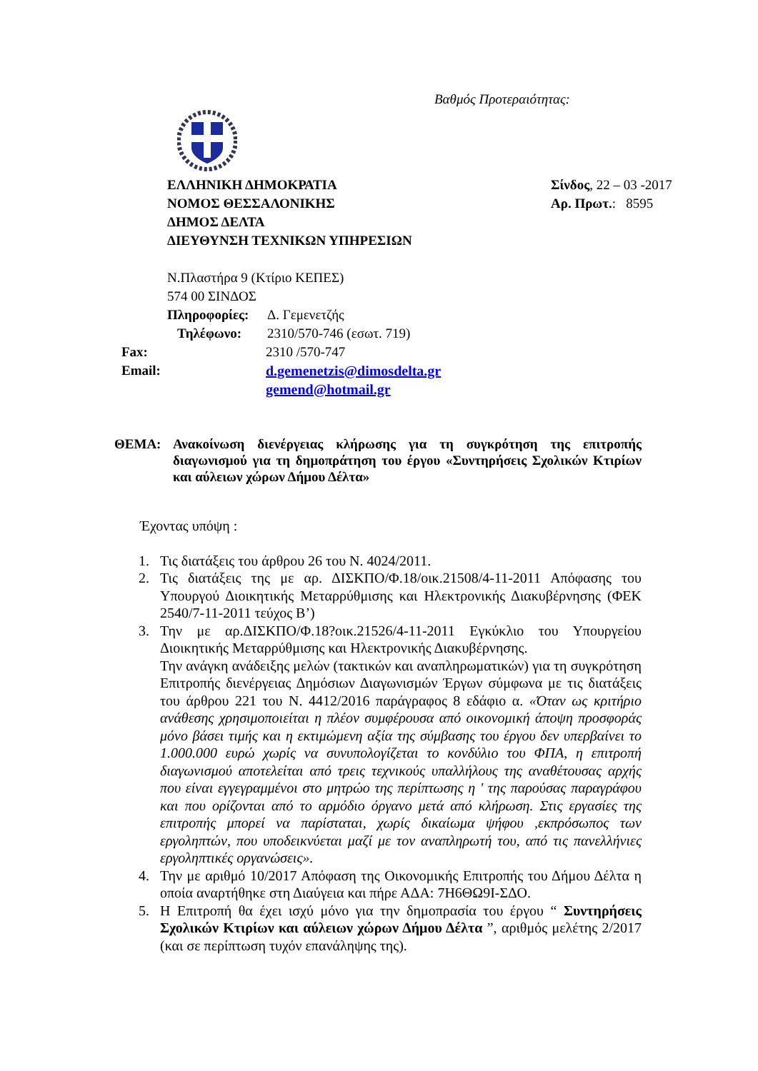Βαθμός Προτεραιότητας:
ΕΛΛΗΝΙΚΗ ΔΗΜΟΚΡΑΤΙΑ
ΝΟΜΟΣ ΘΕΣΣΑΛΟΝΙΚΗΣ
ΔΗΜΟΣ ΔΕΛΤΑ
ΔΙΕΥΘΥΝΣΗ ΤΕΧΝΙΚΩΝ ΥΠΗΡΕΣΙΩΝ
Σίνδος, 22 – 03 -2017
Αρ. Πρωτ.: 8595
Ν.Πλαστήρα 9 (Κτίριο ΚΕΠΕΣ)
574 00 ΣΙΝΔΟΣ
Πληροφορίες: Δ. Γεμενετζής
Τηλέφωνο: 2310/570-746 (εσωτ. 719)
Fax: 2310 /570-747
Email: d.gemenetzis@dimosdelta.gr
gemend@hotmail.gr
ΘΕΜΑ: Ανακοίνωση διενέργειας κλήρωσης για τη συγκρότηση της επιτροπής διαγωνισμού για τη δημοπράτηση του έργου «Συντηρήσεις Σχολικών Κτιρίων και αύλειων χώρων Δήμου Δέλτα»
Έχοντας υπόψη :
1. Τις διατάξεις του άρθρου 26 του Ν. 4024/2011.
2. Τις διατάξεις της με αρ. ΔΙΣΚΠΟ/Φ.18/οικ.21508/4-11-2011 Απόφασης του Υπουργού Διοικητικής Μεταρρύθμισης και Ηλεκτρονικής Διακυβέρνησης (ΦΕΚ 2540/7-11-2011 τεύχος Β’)
3. Την με αρ.ΔΙΣΚΠΟ/Φ.18?οικ.21526/4-11-2011 Εγκύκλιο του Υπουργείου Διοικητικής Μεταρρύθμισης και Ηλεκτρονικής Διακυβέρνησης.
Την ανάγκη ανάδειξης μελών (τακτικών και αναπληρωματικών) για τη συγκρότηση Επιτροπής διενέργειας Δημόσιων Διαγωνισμών Έργων σύμφωνα με τις διατάξεις του άρθρου 221 του Ν. 4412/2016 παράγραφος 8 εδάφιο α. «Όταν ως κριτήριο ανάθεσης χρησιμοποιείται η πλέον συμφέρουσα από οικονομική άποψη προσφοράς μόνο βάσει τιμής και η εκτιμώμενη αξία της σύμβασης του έργου δεν υπερβαίνει το 1.000.000 ευρώ χωρίς να συνυπολογίζεται το κονδύλιο του ΦΠΑ, η επιτροπή διαγωνισμού αποτελείται από τρεις τεχνικούς υπαλλήλους της αναθέτουσας αρχής που είναι εγγεγραμμένοι στο μητρώο της περίπτωσης η ' της παρούσας παραγράφου και που ορίζονται από το αρμόδιο όργανο μετά από κλήρωση. Στις εργασίες της επιτροπής μπορεί να παρίσταται, χωρίς δικαίωμα ψήφου ,εκπρόσωπος των εργοληπτών, που υποδεικνύεται μαζί με τον αναπληρωτή του, από τις πανελλήνιες εργοληπτικές οργανώσεις».
4. Την με αριθμό 10/2017 Απόφαση της Οικονομικής Επιτροπής του Δήμου Δέλτα η οποία αναρτήθηκε στη Διαύγεια και πήρε ΑΔΑ: 7Η6ΘΩ9Ι-ΣΔΟ.
5. Η Επιτροπή θα έχει ισχύ μόνο για την δημοπρασία του έργου “ Συντηρήσεις Σχολικών Κτιρίων και αύλειων χώρων Δήμου Δέλτα ”, αριθμός μελέτης 2/2017 (και σε περίπτωση τυχόν επανάληψης της).